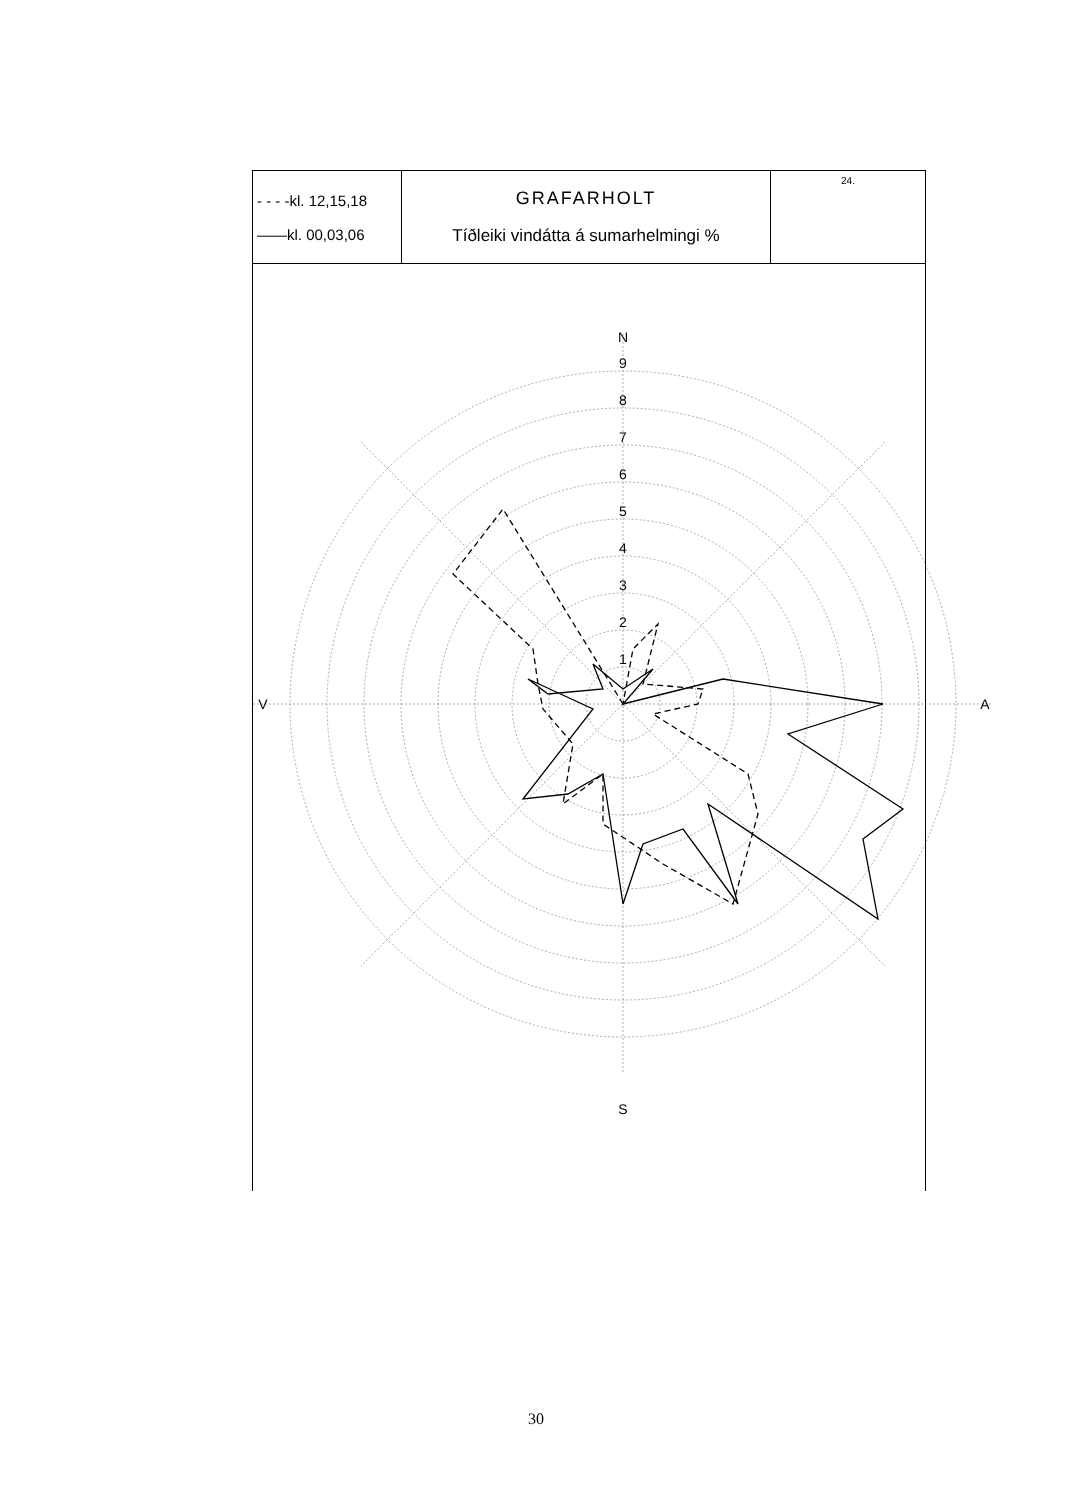| - - - -kl. 12,15,18 ——kl. 00,03,06 | GRAFARHOLT Tíðleiki vindátta á sumarhelmingi % | 24. |
N
9
8
7
6
5
4
3
2
1
V
A
S
30